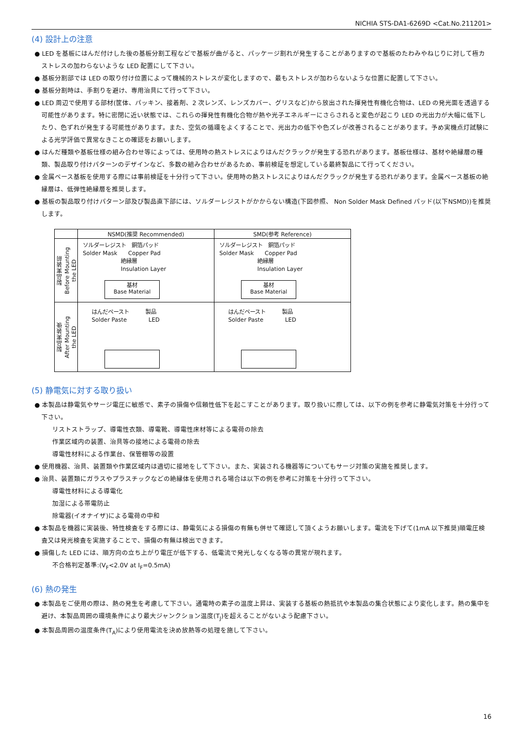NICHIA STS-DA1-6269D <Cat.No.211201>
(4) 設計上の注意
● LED を基板にはんだ付けした後の基板分割工程などで基板が曲がると、パッケージ割れが発生することがありますので基板のたわみやねじりに対して極カストレスの加わらないような LED 配置にして下さい。
● 基板分割部では LED の取り付け位置によって機械的ストレスが変化しますので、最もストレスが加わらないような位置に配置して下さい。
● 基板分割時は、手割りを避け、専用治具にて行って下さい。
● LED 周辺で使用する部材(筐体、パッキン、接着剤、2 次レンズ、レンズカバー、グリスなど)から放出された揮発性有機化合物は、LED の発光面を透過する可能性があります。特に密閉に近い状態では、これらの揮発性有機化合物が熱や光子エネルギーにさらされると変色が起こり LED の光出力が大幅に低下したり、色ずれが発生する可能性があります。また、空気の循環をよくすることで、光出力の低下や色ズレが改善されることがあります。予め実機点灯試験による光学評価で異常なきことの確認をお願いします。
● はんだ種類や基板仕様の組み合わせ等によっては、使用時の熱ストレスによりはんだクラックが発生する恐れがあります。基板仕様は、基材や絶縁層の種類、製品取り付けパターンのデザインなど、多数の組み合わせがあるため、事前検証を想定している最終製品にて行ってください。
● 金属ベース基板を使用する際には事前検証を十分行って下さい。使用時の熱ストレスによりはんだクラックが発生する恐れがあります。金属ベース基板の絶縁層は、低弾性絶縁層を推奨します。
● 基板の製品取り付けパターン部及び製品直下部には、ソルダーレジストがかからない構造(下図参照、 Non Solder Mask Defined パッド(以下NSMD))を推奨します。
| | NSMD(推奨 Recommended) | SMD(参考 Reference) |
| 製品実装前 Before Mounting the LED | ソルダーレジスト 銅箔パッド Solder Mask Copper Pad 絶縁層 Insulation Layer 基材 Base Material | ソルダーレジスト 銅箔パッド Solder Mask Copper Pad 絶縁層 Insulation Layer 基材 Base Material |
| 製品実装後 After Mounting the LED | はんだペースト 製品 Solder Paste LED | はんだペースト 製品 Solder Paste LED |
(5) 静電気に対する取り扱い
● 本製品は静電気やサージ電圧に敏感で、素子の損傷や信頼性低下を起こすことがあります。取り扱いに際しては、以下の例を参考に静電気対策を十分行って下さい。
リストストラップ、導電性衣類、導電靴、導電性床材等による電荷の除去
作業区域内の装置、治具等の接地による電荷の除去
導電性材料による作業台、保管棚等の設置
● 使用機器、治具、装置類や作業区域内は適切に接地をして下さい。また、実装される機器等についてもサージ対策の実施を推奨します。
● 治具、装置類にガラスやプラスチックなどの絶縁体を使用される場合は以下の例を参考に対策を十分行って下さい。
導電性材料による導電化
加湿による帯電防止
除電器(イオナイザ)による電荷の中和
● 本製品を機器に実装後、特性検査をする際には、静電気による損傷の有無も併せて確認して頂くようお願いします。電流を下げて(1mA 以下推奨)順電圧検査又は発光検査を実施することで、損傷の有無は検出できます。
● 損傷した LED には、順方向の立ち上がり電圧が低下する、低電流で発光しなくなる等の異常が現れます。
不合格判定基準:(V<sub>F</sub><2.0V at I<sub>F</sub>=0.5mA)
(6) 熱の発生
● 本製品をご使用の際は、熱の発生を考慮して下さい。通電時の素子の温度上昇は、実装する基板の熱抵抗や本製品の集合状態により変化します。熱の集中を避け、本製品周囲の環境条件により最大ジャンクション温度(T<sub>J</sub>)を超えることがないよう配慮下さい。
● 本製品周囲の温度条件(T<sub>A</sub>)により使用電流を決め放熱等の処理を施して下さい。
16